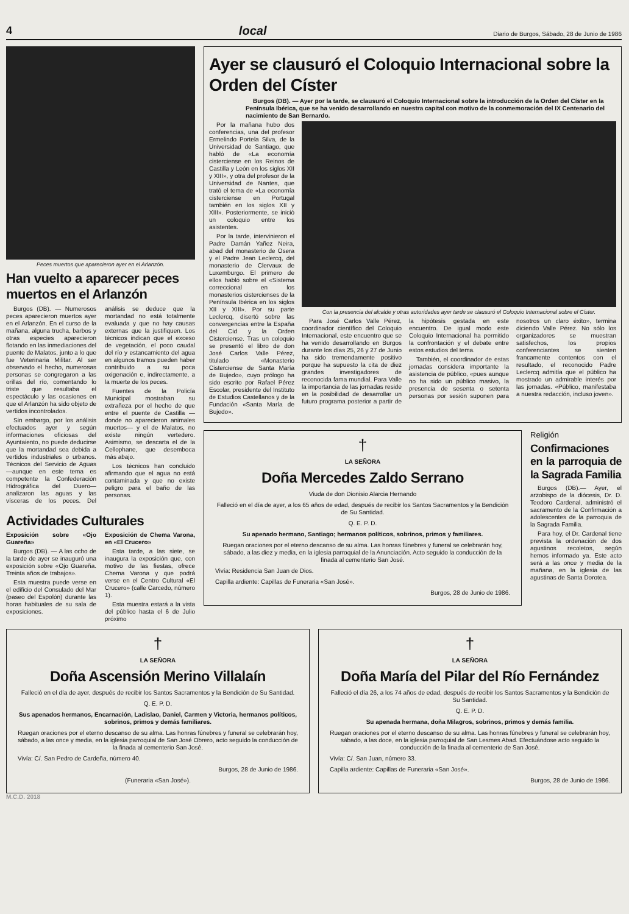4 local Diario de Burgos, Sábado, 28 de Junio de 1986
Peces muertos que aparecieron ayer en el Arlanzón.
Han vuelto a aparecer peces muertos en el Arlanzón
Burgos (DB). — Numerosos peces aparecieron muertos ayer en el Arlanzón. En el curso de la mañana, alguna trucha, barbos y otras especies aparecieron flotando en las inmediaciones del puente de Malatos, junto a lo que fue Veterinaria Militar. Al ser observado el hecho, numerosas personas se congregaron a las orillas del río, comentando lo triste que resultaba el espectáculo y las ocasiones en que el Arlanzón ha sido objeto de vertidos incontrolados.
Sin embargo, por los análisis efectuados ayer y según informaciones oficiosas del Ayuntaiento, no puede deducirse que la mortandad sea debida a vertidos industriales o urbanos. Técnicos del Servicio de Aguas —aunque en este tema es competente la Confederación Hidrográfica del Duero— analizaron las aguas y las vísceras de los peces. Del análisis se deduce que la mortandad no está totalmente evaluada y que no hay causas externas que la justifiquen. Los técnicos indican que el exceso de vegetación, el poco caudal del río y estancamiento del agua en algunos tramos pueden haber contribuido a su poca oxigenación e, indirectamente, a la muerte de los peces.
Fuentes de la Policía Municipal mostraban su extrañeza por el hecho de que entre el puente de Castilla —donde no aparecieron animales muertos— y el de Malatos, no existe ningún vertedero. Asimismo, se descarta el de la Cellophane, que desemboca más abajo.
Los técnicos han concluido afirmando que el agua no está contaminada y que no existe peligro para el baño de las personas.
Actividades Culturales
Exposición sobre «Ojo Guareña»
Burgos (DB). — A las ocho de la tarde de ayer se inauguró una exposición sobre «Ojo Guareña. Treinta años de trabajos».
Esta muestra puede verse en el edificio del Consulado del Mar (paseo del Espolón) durante las horas habituales de su sala de exposiciones.
Exposición de Chema Varona, en «El Crucero»
Esta tarde, a las siete, se inaugura la exposición que, con motivo de las fiestas, ofrece Chema Varona y que podrá verse en el Centro Cultural «El Crucero» (calle Carcedo, número 1).
Esta muestra estará a la vista del público hasta el 6 de Julio próximo
Ayer se clausuró el Coloquio Internacional sobre la Orden del Císter
Burgos (DB). — Ayer por la tarde, se clausuró el Coloquio Internacional sobre la introducción de la Orden del Císter en la Península Ibérica, que se ha venido desarrollando en nuestra capital con motivo de la conmemoración del IX Centenario del nacimiento de San Bernardo.
Por la mañana hubo dos conferencias, una del profesor Ermelindo Portela Silva, de la Universidad de Santiago, que habló de «La economía cisterciense en los Reinos de Castilla y León en los siglos XII y XIII», y otra del profesor de la Universidad de Nantes, que trató el tema de «La economía cisterciense en Portugal también en los siglos XII y XIII». Posteriormente, se inició un coloquio entre los asistentes.
Por la tarde, intervinieron el Padre Damán Yañez Neira, abad del monasterio de Osera y el Padre Jean Leclercq, del monasterio de Clervaux de Luxemburgo. El primero de ellos habló sobre el «Sistema correccional en los monasterios cistercienses de la Península Ibérica en los siglos XII y XIII». Por su parte Leclercq, disertó sobre las convergencias entre la España del Cid y la Orden Cisterciense. Tras un coloquio se presentó el libro de don José Carlos Valle Pérez, titulado «Monasterio Cisterciense de Santa María de Bujedo», cuyo prólogo ha sido escrito por Rafael Pérez Escolar, presidente del Instituto de Estudios Castellanos y de la Fundación «Santa María de Bujedo».
Con la presencia del alcalde y otras autoridades ayer tarde se clausuró el Coloquio Internacional sobre el Císter.
Para José Carlos Valle Pérez, coordinador científico del Coloquio Internacional, este encuentro que se ha venido desarrollando en Burgos durante los días 25, 26 y 27 de Junio ha sido tremendamente positivo porque ha supuesto la cita de diez grandes investigadores de reconocida fama mundial. Para Valle la importancia de las jornadas reside en la posibilidad de desarrollar un futuro programa posterior a partir de la hipótesis gestada en este encuentro. De igual modo este Coloquio Internacional ha permitido la confrontación y el debate entre estos estudios del tema.
También, el coordinador de estas jornadas considera importante la asistencia de público, «pues aunque no ha sido un público masivo, la presencia de sesenta o setenta personas por sesión suponen para nosotros un claro éxito», termina diciendo Valle Pérez. No sólo los organizadores se muestran satisfechos, los propios conferenciantes se sienten francamente contentos con el resultado, el reconocido Padre Leclercq admitía que el público ha mostrado un admirable interés por las jornadas. «Público, manifestaba a nuestra redacción, incluso joven».
†
LA SEÑORA
Doña Mercedes Zaldo Serrano
Viuda de don Dionisio Alarcia Hernando
Falleció en el día de ayer, a los 65 años de edad, después de recibir los Santos Sacramentos y la Bendición de Su Santidad.
Q. E. P. D.
Su apenado hermano, Santiago; hermanos políticos, sobrinos, primos y familiares.
Ruegan oraciones por el eterno descanso de su alma. Las honras fúnebres y funeral se celebrarán hoy, sábado, a las diez y media, en la iglesia parroquial de la Anunciación. Acto seguido la conducción de la finada al cementerio San José.
Vivía: Residencia San Juan de Dios.
Capilla ardiente: Capillas de Funeraria «San José».
Burgos, 28 de Junio de 1986.
Religión
Confirmaciones en la parroquia de la Sagrada Familia
Burgos (DB).— Ayer, el arzobispo de la diócesis, Dr. D. Teodoro Cardenal, administró el sacramento de la Confirmación a adolescentes de la parroquia de la Sagrada Familia.
Para hoy, el Dr. Cardenal tiene prevista la ordenación de dos agustinos recoletos, según hemos informado ya. Este acto será a las once y media de la mañana, en la iglesia de las agustinas de Santa Dorotea.
†
LA SEÑORA
Doña Ascensión Merino Villalaín
Falleció en el día de ayer, después de recibir los Santos Sacramentos y la Bendición de Su Santidad.
Q. E. P. D.
Sus apenados hermanos, Encarnación, Ladislao, Daniel, Carmen y Victoria, hermanos políticos, sobrinos, primos y demás familiares.
Ruegan oraciones por el eterno descanso de su alma. Las honras fúnebres y funeral se celebrarán hoy, sábado, a las once y media, en la iglesia parroquial de San José Obrero, acto seguido la conducción de la finada al cementerio San José.
Vivía: C/. San Pedro de Cardeña, número 40.
Burgos, 28 de Junio de 1986.
(Funeraria «San José»).
†
LA SEÑORA
Doña María del Pilar del Río Fernández
Falleció el día 26, a los 74 años de edad, después de recibir los Santos Sacramentos y la Bendición de Su Santidad.
Q. E. P. D.
Su apenada hermana, doña Milagros, sobrinos, primos y demás familia.
Ruegan oraciones por el eterno descanso de su alma. Las honras fúnebres y funeral se celebrarán hoy, sábado, a las doce, en la iglesia parroquial de San Lesmes Abad. Efectuándose acto seguido la conducción de la finada al cementerio de San José.
Vivía: C/. San Juan, número 33.
Capilla ardiente: Capillas de Funeraria «San José».
Burgos, 28 de Junio de 1986.
M.C.D. 2018